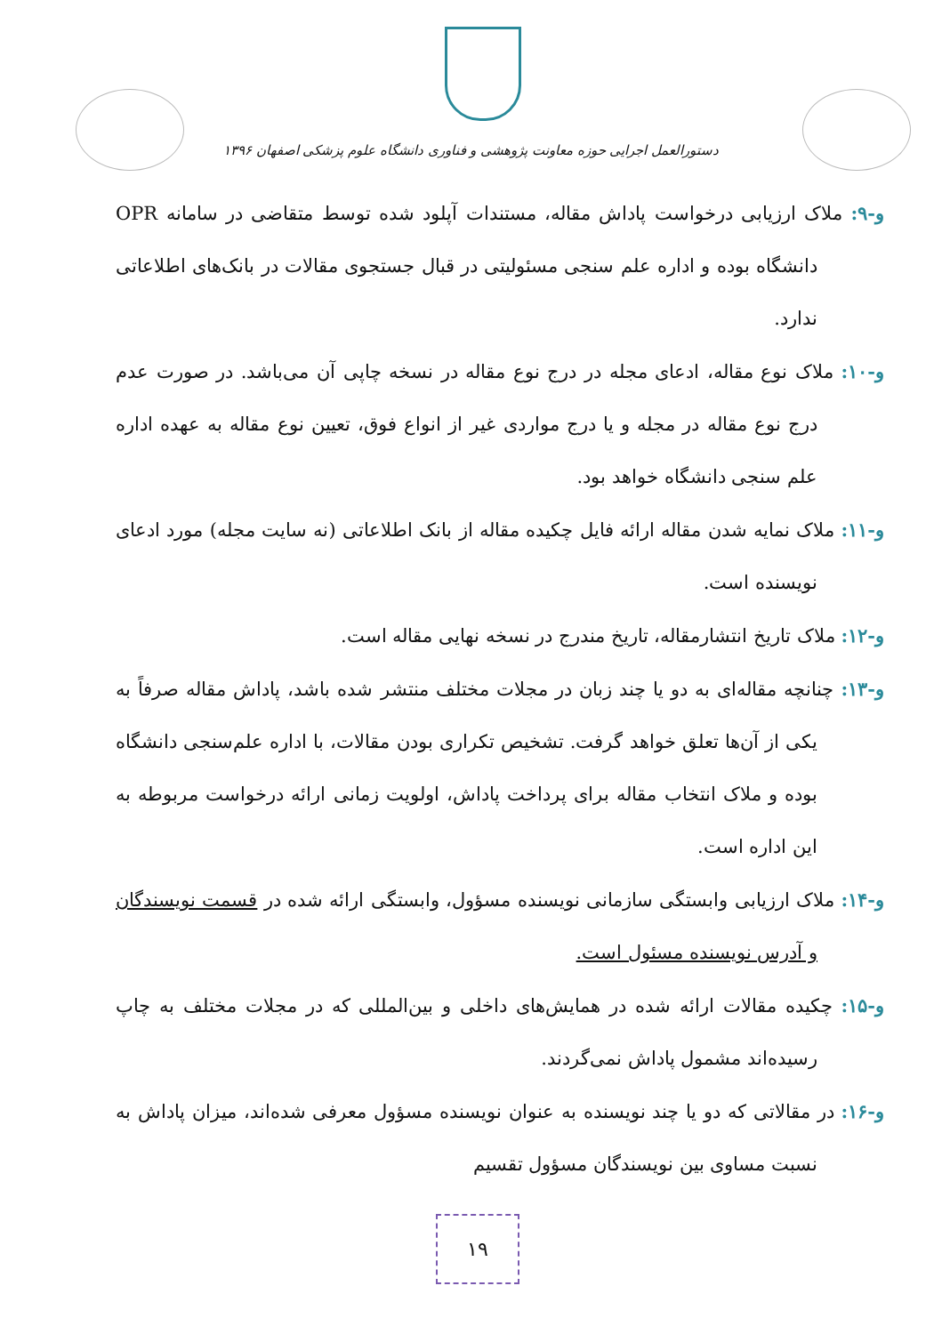دستورالعمل اجرایی حوزه معاونت پژوهشی و فناوری دانشگاه علوم پزشکی اصفهان ۱۳۹۶
و-۹: ملاک ارزیابی درخواست پاداش مقاله، مستندات آپلود شده توسط متقاضی در سامانه OPR دانشگاه بوده و اداره علم سنجی مسئولیتی در قبال جستجوی مقالات در بانک‌های اطلاعاتی ندارد.
و-۱۰: ملاک نوع مقاله، ادعای مجله در درج نوع مقاله در نسخه چاپی آن می‌باشد. در صورت عدم درج نوع مقاله در مجله و یا درج مواردی غیر از انواع فوق، تعیین نوع مقاله به عهده اداره علم سنجی دانشگاه خواهد بود.
و-۱۱: ملاک نمایه شدن مقاله ارائه فایل چکیده مقاله از بانک اطلاعاتی (نه سایت مجله) مورد ادعای نویسنده است.
و-۱۲: ملاک تاریخ انتشارمقاله، تاریخ مندرج در نسخه نهایی مقاله است.
و-۱۳: چنانچه مقاله‌ای به دو یا چند زبان در مجلات مختلف منتشر شده باشد، پاداش مقاله صرفاً به یکی از آن‌ها تعلق خواهد گرفت. تشخیص تکراری بودن مقالات، با اداره علم‌سنجی دانشگاه بوده و ملاک انتخاب مقاله برای پرداخت پاداش، اولویت زمانی ارائه درخواست مربوطه به این اداره است.
و-۱۴: ملاک ارزیابی وابستگی سازمانی نویسنده مسؤول، وابستگی ارائه شده در قسمت نویسندگان و آدرس نویسنده مسئول است.
و-۱۵: چکیده مقالات ارائه شده در همایش‌های داخلی و بین‌المللی که در مجلات مختلف به چاپ رسیده‌اند مشمول پاداش نمی‌گردند.
و-۱۶: در مقالاتی که دو یا چند نویسنده به عنوان نویسنده مسؤول معرفی شده‌اند، میزان پاداش به نسبت مساوی بین نویسندگان مسؤول تقسیم
۱۹